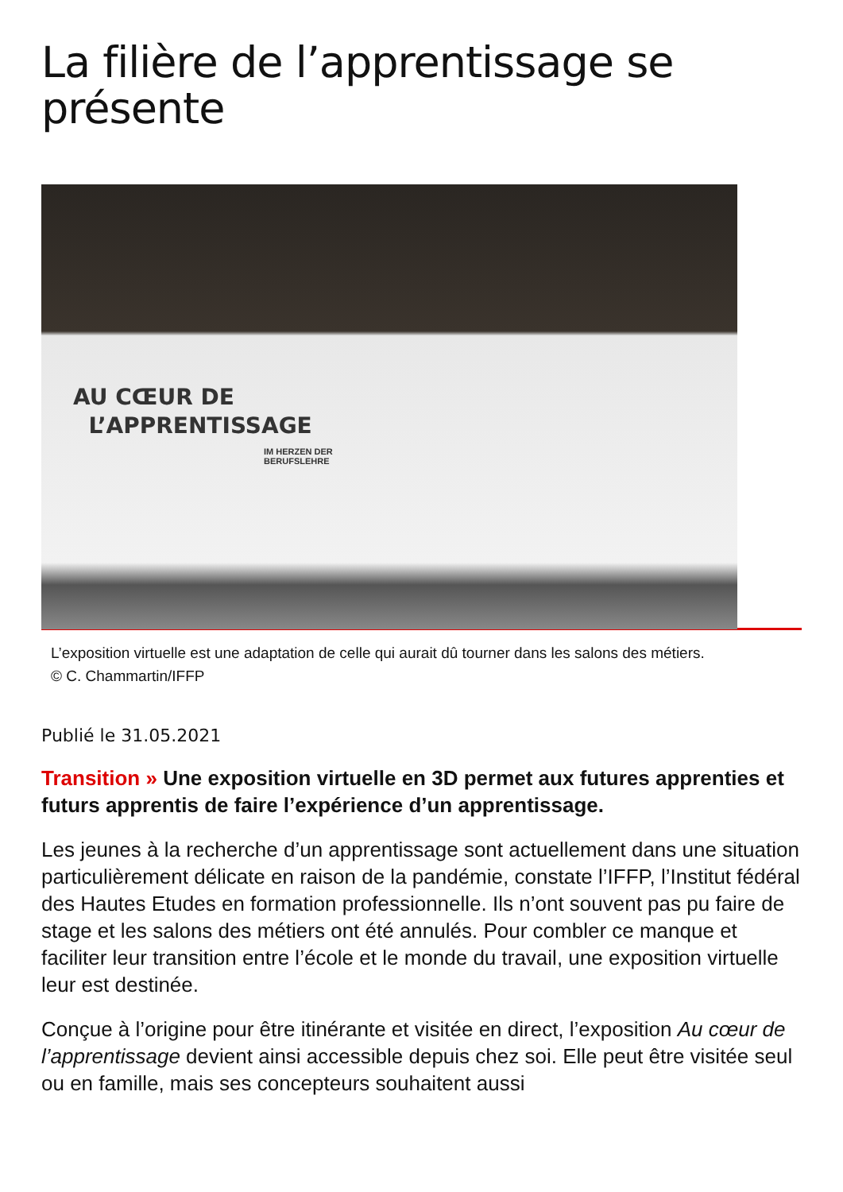La filière de l’apprentissage se présente
AU CŒUR DE
L’APPRENTISSAGE
IM HERZEN DER
BERUFSLEHRE
L’exposition virtuelle est une adaptation de celle qui aurait dû tourner dans les salons des métiers.
© C. Chammartin/IFFP
Publié le 31.05.2021
Transition » Une exposition virtuelle en 3D permet aux futures apprenties et futurs apprentis de faire l’expérience d’un apprentissage.
Les jeunes à la recherche d’un apprentissage sont actuellement dans une situation particulièrement délicate en raison de la pandémie, constate l’IFFP, l’Institut fédéral des Hautes Etudes en formation professionnelle. Ils n’ont souvent pas pu faire de stage et les salons des métiers ont été annulés. Pour combler ce manque et faciliter leur transition entre l’école et le monde du travail, une exposition virtuelle leur est destinée.
Conçue à l’origine pour être itinérante et visitée en direct, l’exposition Au cœur de l’apprentissage devient ainsi accessible depuis chez soi. Elle peut être visitée seul ou en famille, mais ses concepteurs souhaitent aussi